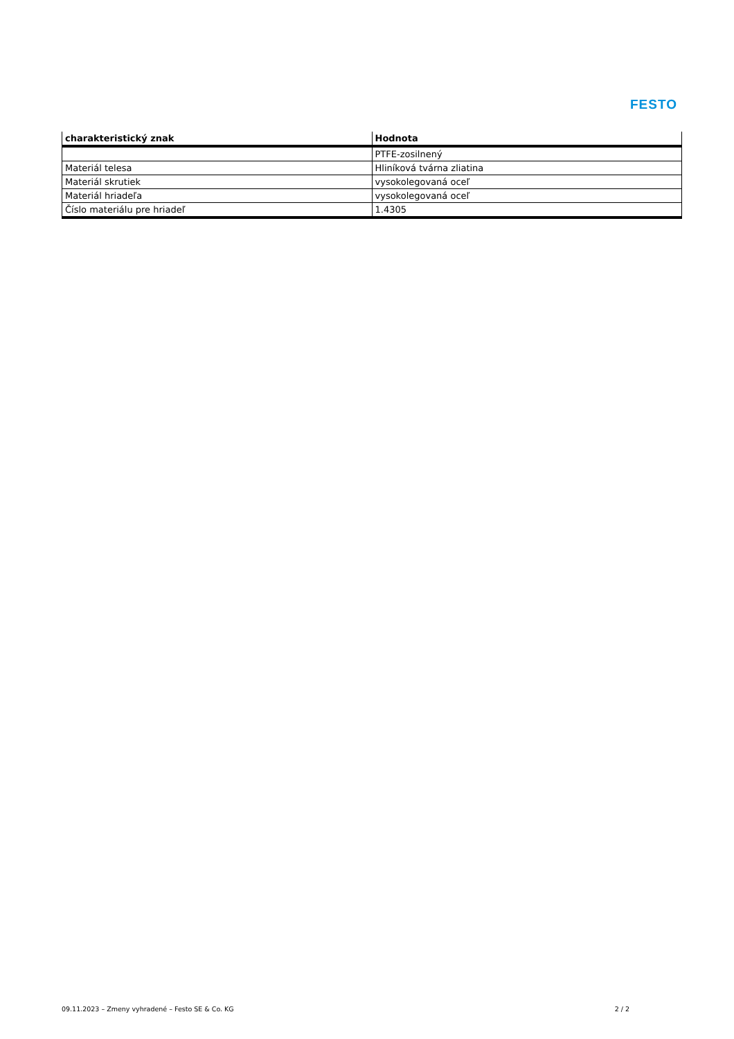FESTO
| charakteristický znak | Hodnota |
| --- | --- |
| | PTFE-zosilnený |
| Materiál telesa | Hliníková tvárna zliatina |
| Materiál skrutiek | vysokolegovaná oceľ |
| Materiál hriadeľa | vysokolegovaná oceľ |
| Číslo materiálu pre hriadeľ | 1.4305 |
09.11.2023 – Zmeny vyhradené – Festo SE & Co. KG 2 / 2